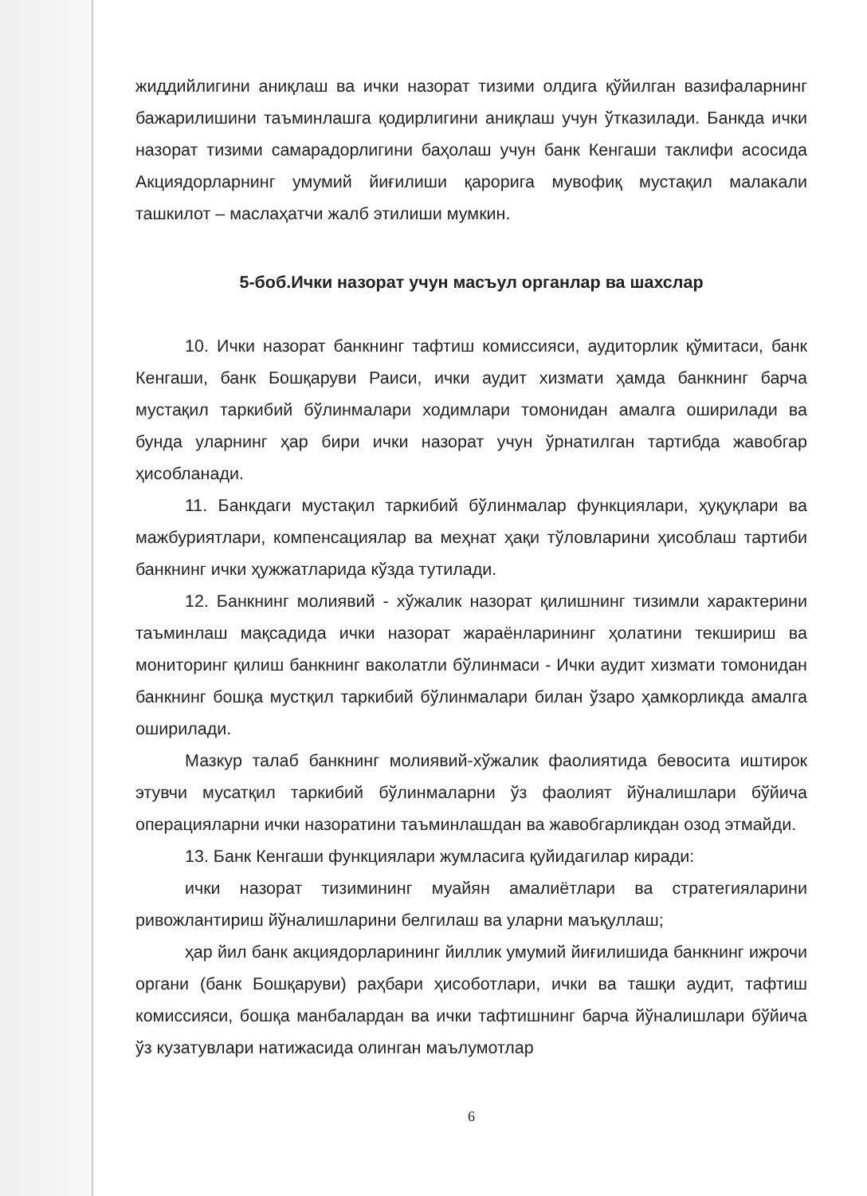жиддийлигини аниқлаш ва ички назорат тизими олдига қўйилган вазифаларнинг бажарилишини таъминлашга қодирлигини аниқлаш учун ўтказилади. Банкда ички назорат тизими самарадорлигини баҳолаш учун банк Кенгаши таклифи асосида Акциядорларнинг умумий йиғилиши қарорига мувофиқ мустақил малакали ташкилот – маслаҳатчи жалб этилиши мумкин.
5-боб.Ички назорат учун масъул органлар ва шахслар
10. Ички назорат банкнинг тафтиш комиссияси, аудиторлик қўмитаси, банк Кенгаши, банк Бошқаруви Раиси, ички аудит хизмати ҳамда банкнинг барча мустақил таркибий бўлинмалари ходимлари томонидан амалга оширилади ва бунда уларнинг ҳар бири ички назорат учун ўрнатилган тартибда жавобгар ҳисобланади.
11. Банкдаги мустақил таркибий бўлинмалар функциялари, ҳуқуқлари ва мажбуриятлари, компенсациялар ва меҳнат ҳақи тўловларини ҳисоблаш тартиби банкнинг ички ҳужжатларида кўзда тутилади.
12. Банкнинг молиявий - хўжалик назорат қилишнинг тизимли характерини таъминлаш мақсадида ички назорат жараёнларининг ҳолатини текшириш ва мониторинг қилиш банкнинг ваколатли бўлинмаси - Ички аудит хизмати томонидан банкнинг бошқа мустқил таркибий бўлинмалари билан ўзаро ҳамкорликда амалга оширилади.
Мазкур талаб банкнинг молиявий-хўжалик фаолиятида бевосита иштирок этувчи мусатқил таркибий бўлинмаларни ўз фаолият йўналишлари бўйича операцияларни ички назоратини таъминлашдан ва жавобгарликдан озод этмайди.
13. Банк Кенгаши функциялари жумласига қуйидагилар киради:
ички назорат тизимининг муайян амалиётлари ва стратегияларини ривожлантириш йўналишларини белгилаш ва уларни маъқуллаш;
ҳар йил банк акциядорларининг йиллик умумий йиғилишида банкнинг ижрочи органи (банк Бошқаруви) раҳбари ҳисоботлари, ички ва ташқи аудит, тафтиш комиссияси, бошқа манбалардан ва ички тафтишнинг барча йўналишлари бўйича ўз кузатувлари натижасида олинган маълумотлар
6